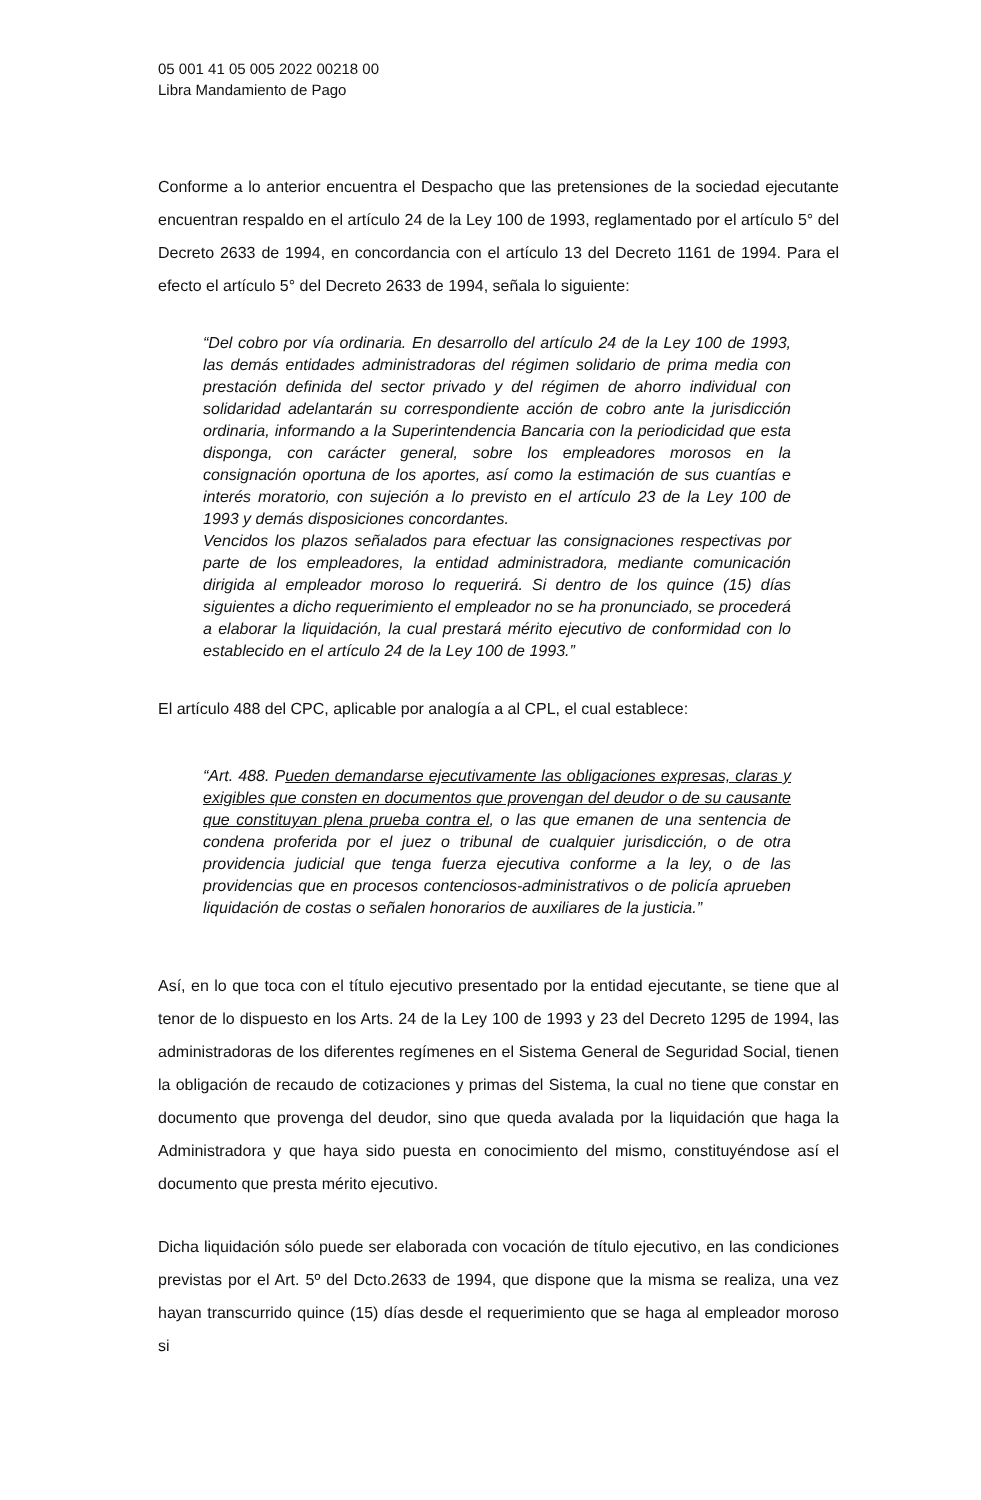05 001 41 05 005 2022 00218 00
Libra Mandamiento de Pago
Conforme a lo anterior encuentra el Despacho que las pretensiones de la sociedad ejecutante encuentran respaldo en el artículo 24 de la Ley 100 de 1993, reglamentado por el artículo 5° del Decreto 2633 de 1994, en concordancia con el artículo 13 del Decreto 1161 de 1994. Para el efecto el artículo 5° del Decreto 2633 de 1994, señala lo siguiente:
“Del cobro por vía ordinaria. En desarrollo del artículo 24 de la Ley 100 de 1993, las demás entidades administradoras del régimen solidario de prima media con prestación definida del sector privado y del régimen de ahorro individual con solidaridad adelantarán su correspondiente acción de cobro ante la jurisdicción ordinaria, informando a la Superintendencia Bancaria con la periodicidad que esta disponga, con carácter general, sobre los empleadores morosos en la consignación oportuna de los aportes, así como la estimación de sus cuantías e interés moratorio, con sujeción a lo previsto en el artículo 23 de la Ley 100 de 1993 y demás disposiciones concordantes.
Vencidos los plazos señalados para efectuar las consignaciones respectivas por parte de los empleadores, la entidad administradora, mediante comunicación dirigida al empleador moroso lo requerirá. Si dentro de los quince (15) días siguientes a dicho requerimiento el empleador no se ha pronunciado, se procederá a elaborar la liquidación, la cual prestará mérito ejecutivo de conformidad con lo establecido en el artículo 24 de la Ley 100 de 1993.”
El artículo 488 del CPC, aplicable por analogía a al CPL, el cual establece:
“Art. 488. Pueden demandarse ejecutivamente las obligaciones expresas, claras y exigibles que consten en documentos que provengan del deudor o de su causante que constituyan plena prueba contra el, o las que emanen de una sentencia de condena proferida por el juez o tribunal de cualquier jurisdicción, o de otra providencia judicial que tenga fuerza ejecutiva conforme a la ley, o de las providencias que en procesos contenciosos-administrativos o de policía aprueben liquidación de costas o señalen honorarios de auxiliares de la justicia.”
Así, en lo que toca con el título ejecutivo presentado por la entidad ejecutante, se tiene que al tenor de lo dispuesto en los Arts. 24 de la Ley 100 de 1993 y 23 del Decreto 1295 de 1994, las administradoras de los diferentes regímenes en el Sistema General de Seguridad Social, tienen la obligación de recaudo de cotizaciones y primas del Sistema, la cual no tiene que constar en documento que provenga del deudor, sino que queda avalada por la liquidación que haga la Administradora y que haya sido puesta en conocimiento del mismo, constituyéndose así el documento que presta mérito ejecutivo.
Dicha liquidación sólo puede ser elaborada con vocación de título ejecutivo, en las condiciones previstas por el Art. 5º del Dcto.2633 de 1994, que dispone que la misma se realiza, una vez hayan transcurrido quince (15) días desde el requerimiento que se haga al empleador moroso si